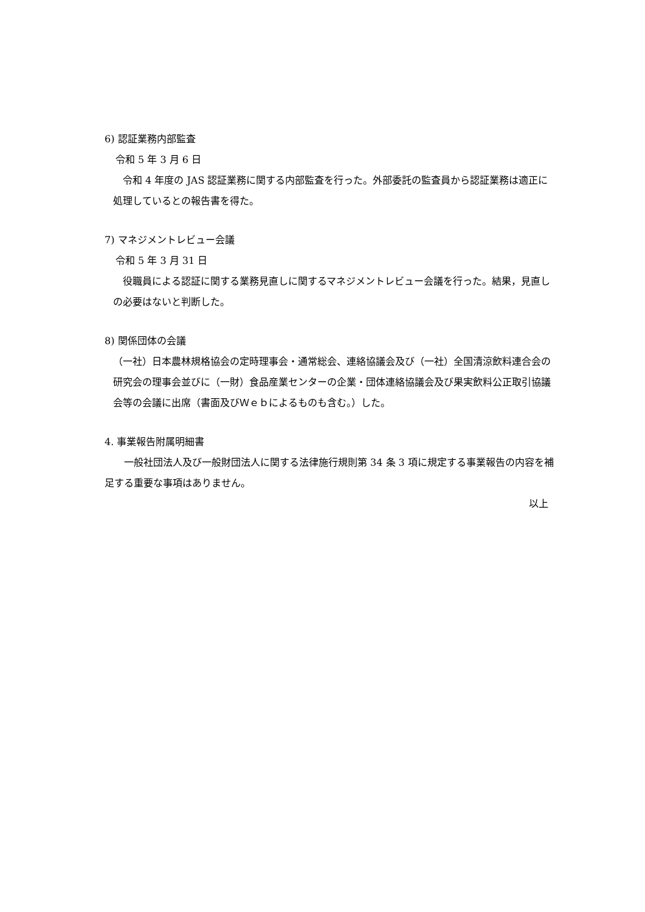6) 認証業務内部監査
令和 5 年 3 月 6 日
　令和 4 年度の JAS 認証業務に関する内部監査を行った。外部委託の監査員から認証業務は適正に処理しているとの報告書を得た。
7) マネジメントレビュー会議
令和 5 年 3 月 31 日
　役職員による認証に関する業務見直しに関するマネジメントレビュー会議を行った。結果，見直しの必要はないと判断した。
8) 関係団体の会議
（一社）日本農林規格協会の定時理事会・通常総会、連絡協議会及び（一社）全国清涼飲料連合会の研究会の理事会並びに（一財）食品産業センターの企業・団体連絡協議会及び果実飲料公正取引協議会等の会議に出席（書面及びＷｅｂによるものも含む。）した。
4. 事業報告附属明細書
　　一般社団法人及び一般財団法人に関する法律施行規則第 34 条 3 項に規定する事業報告の内容を補足する重要な事項はありません。
以上